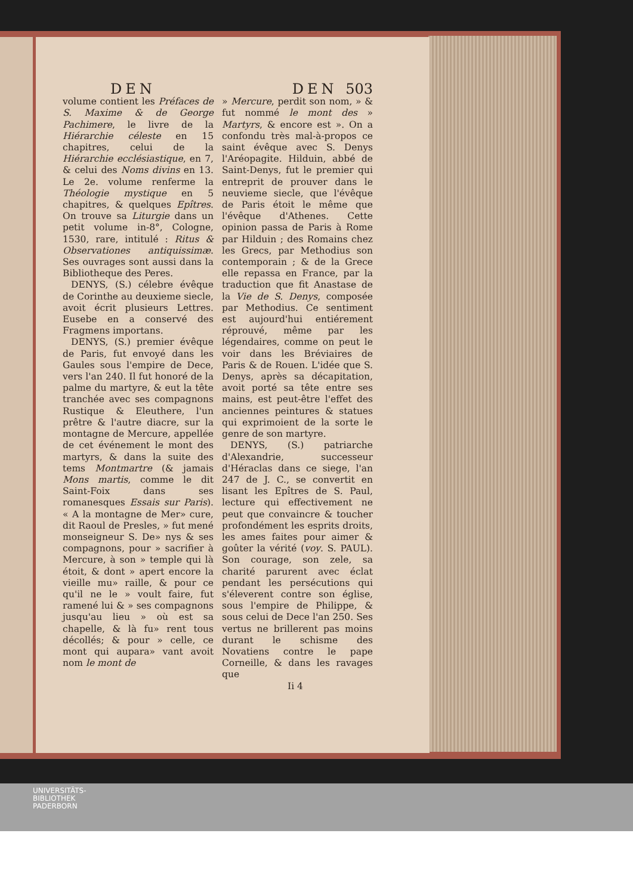DEN DEN 503
volume contient les Préfaces de S. Maxime & de George Pachimere, le livre de la Hiérarchie céleste en 15 chapitres, celui de la Hiérarchie ecclésiastique, en 7, & celui des Noms divins en 13. Le 2e. volume renferme la Théologie mystique en 5 chapitres, & quelques Epîtres. On trouve sa Liturgie dans un petit volume in-8°, Cologne, 1530, rare, intitulé : Ritus & Observationes antiquissimæ. Ses ouvrages sont aussi dans la Bibliotheque des Peres.
DENYS, (S.) célebre évêque de Corinthe au deuxieme siecle, avoit écrit plusieurs Lettres. Eusebe en a conservé des Fragmens importans.
DENYS, (S.) premier évêque de Paris, fut envoyé dans les Gaules sous l'empire de Dece, vers l'an 240. Il fut honoré de la palme du martyre, & eut la tête tranchée avec ses compagnons Rustique & Eleuthere, l'un prêtre & l'autre diacre, sur la montagne de Mercure, appellée de cet événement le mont des martyrs, & dans la suite des tems Montmartre (& jamais Mons martis, comme le dit Saint-Foix dans ses romanesques Essais sur Paris). « A la montagne de Mer» cure, dit Raoul de Presles, » fut mené monseigneur S. De» nys & ses compagnons, pour » sacrifier à Mercure, à son » temple qui là étoit, & dont » apert encore la vieille mu» raille, & pour ce qu'il ne le » voult faire, fut ramené lui & » ses compagnons jusqu'au lieu » où est sa chapelle, & là fu» rent tous décollés; & pour » celle, ce mont qui aupara» vant avoit nom le mont de
» Mercure, perdit son nom, » & fut nommé le mont des » Martyrs, & encore est ». On a confondu très mal-à-propos ce saint évêque avec S. Denys l'Aréopagite. Hilduin, abbé de Saint-Denys, fut le premier qui entreprit de prouver dans le neuvieme siecle, que l'évêque de Paris étoit le même que l'évêque d'Athenes. Cette opinion passa de Paris à Rome par Hilduin ; des Romains chez les Grecs, par Methodius son contemporain ; & de la Grece elle repassa en France, par la traduction que fit Anastase de la Vie de S. Denys, composée par Methodius. Ce sentiment est aujourd'hui entiérement réprouvé, même par les légendaires, comme on peut le voir dans les Bréviaires de Paris & de Rouen. L'idée que S. Denys, après sa décapitation, avoit porté sa tête entre ses mains, est peut-être l'effet des anciennes peintures & statues qui exprimoient de la sorte le genre de son martyre.
DENYS, (S.) patriarche d'Alexandrie, successeur d'Héraclas dans ce siege, l'an 247 de J. C., se convertit en lisant les Epîtres de S. Paul, lecture qui effectivement ne peut que convaincre & toucher profondément les esprits droits, les ames faites pour aimer & goûter la vérité (voy. S. PAUL). Son courage, son zele, sa charité parurent avec éclat pendant les persécutions qui s'éleverent contre son église, sous l'empire de Philippe, & sous celui de Dece l'an 250. Ses vertus ne brillerent pas moins durant le schisme des Novatiens contre le pape Corneille, & dans les ravages que
Ii 4
UNIVERSITÄTS-
BIBLIOTHEK
PADERBORN